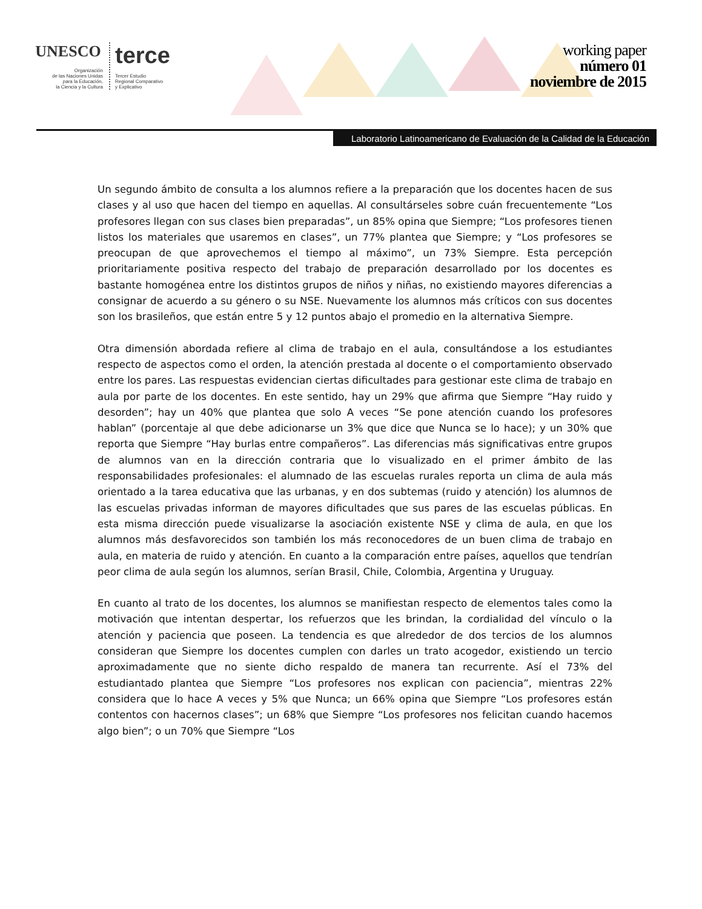UNESCO
Organización
de las Naciones Unidas
para la Educación,
la Ciencia y la Cultura
terce
Tercer Estudio
Regional Comparativo
y Explicativo
working paper
número 01
noviembre de 2015
Laboratorio Latinoamericano de Evaluación de la Calidad de la Educación
Un segundo ámbito de consulta a los alumnos refiere a la preparación que los docentes hacen de sus clases y al uso que hacen del tiempo en aquellas. Al consultárseles sobre cuán frecuentemente “Los profesores llegan con sus clases bien preparadas”, un 85% opina que Siempre; “Los profesores tienen listos los materiales que usaremos en clases”, un 77% plantea que Siempre; y “Los profesores se preocupan de que aprovechemos el tiempo al máximo”, un 73% Siempre. Esta percepción prioritariamente positiva respecto del trabajo de preparación desarrollado por los docentes es bastante homogénea entre los distintos grupos de niños y niñas, no existiendo mayores diferencias a consignar de acuerdo a su género o su NSE. Nuevamente los alumnos más críticos con sus docentes son los brasileños, que están entre 5 y 12 puntos abajo el promedio en la alternativa Siempre.
Otra dimensión abordada refiere al clima de trabajo en el aula, consultándose a los estudiantes respecto de aspectos como el orden, la atención prestada al docente o el comportamiento observado entre los pares. Las respuestas evidencian ciertas dificultades para gestionar este clima de trabajo en aula por parte de los docentes. En este sentido, hay un 29% que afirma que Siempre “Hay ruido y desorden”; hay un 40% que plantea que solo A veces “Se pone atención cuando los profesores hablan” (porcentaje al que debe adicionarse un 3% que dice que Nunca se lo hace); y un 30% que reporta que Siempre “Hay burlas entre compañeros”. Las diferencias más significativas entre grupos de alumnos van en la dirección contraria que lo visualizado en el primer ámbito de las responsabilidades profesionales: el alumnado de las escuelas rurales reporta un clima de aula más orientado a la tarea educativa que las urbanas, y en dos subtemas (ruido y atención) los alumnos de las escuelas privadas informan de mayores dificultades que sus pares de las escuelas públicas. En esta misma dirección puede visualizarse la asociación existente NSE y clima de aula, en que los alumnos más desfavorecidos son también los más reconocedores de un buen clima de trabajo en aula, en materia de ruido y atención. En cuanto a la comparación entre países, aquellos que tendrían peor clima de aula según los alumnos, serían Brasil, Chile, Colombia, Argentina y Uruguay.
En cuanto al trato de los docentes, los alumnos se manifiestan respecto de elementos tales como la motivación que intentan despertar, los refuerzos que les brindan, la cordialidad del vínculo o la atención y paciencia que poseen. La tendencia es que alrededor de dos tercios de los alumnos consideran que Siempre los docentes cumplen con darles un trato acogedor, existiendo un tercio aproximadamente que no siente dicho respaldo de manera tan recurrente. Así el 73% del estudiantado plantea que Siempre “Los profesores nos explican con paciencia”, mientras 22% considera que lo hace A veces y 5% que Nunca; un 66% opina que Siempre “Los profesores están contentos con hacernos clases”; un 68% que Siempre “Los profesores nos felicitan cuando hacemos algo bien”; o un 70% que Siempre “Los